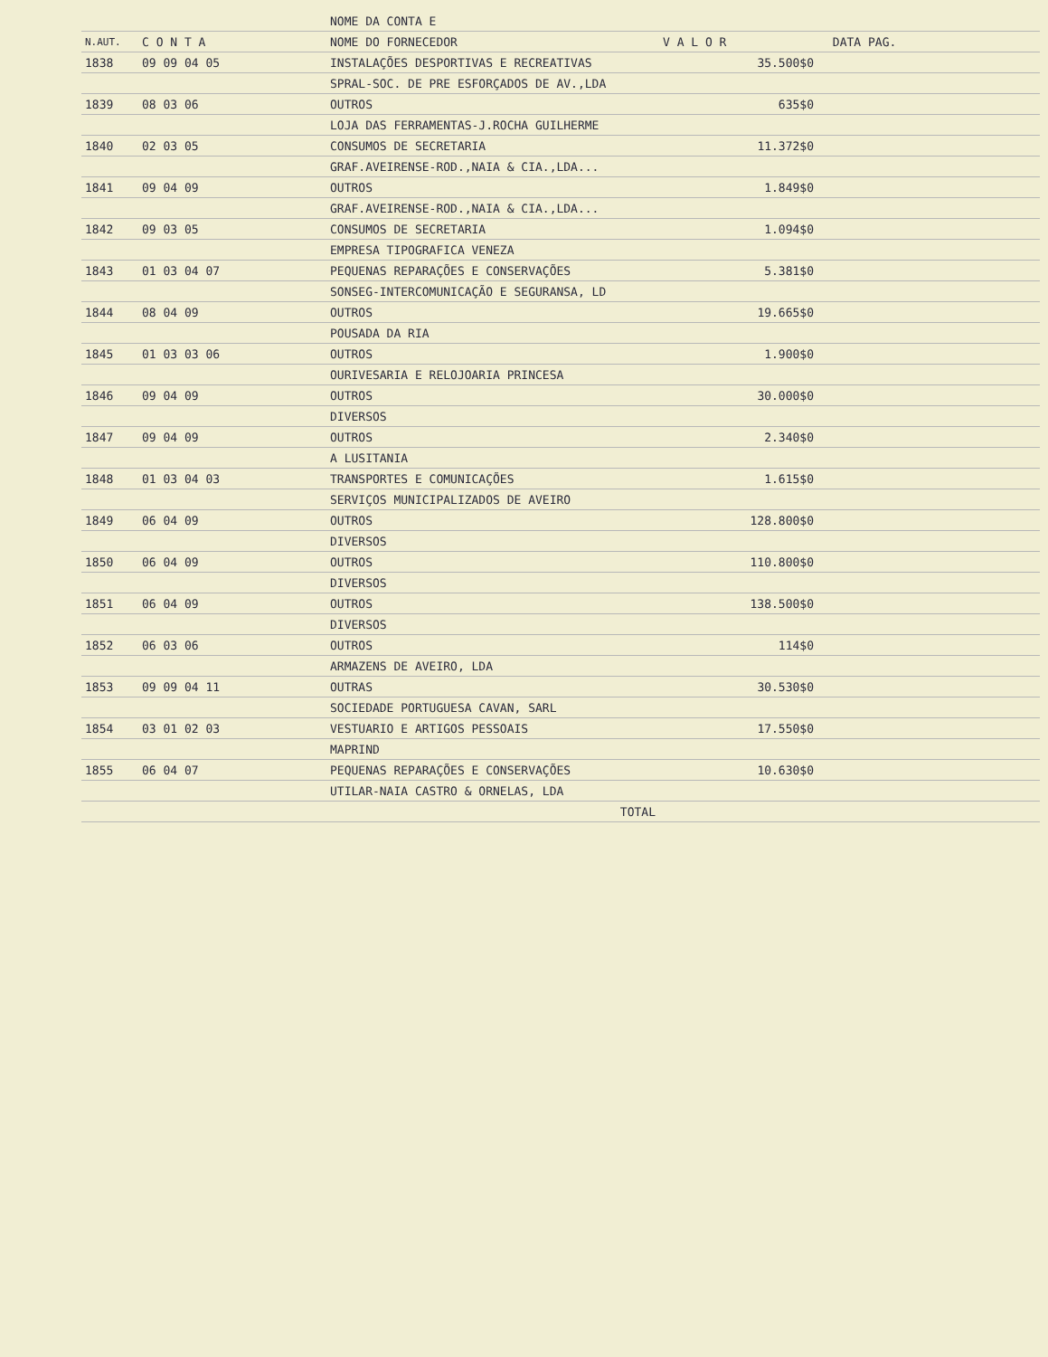| | | NOME DA CONTA E | |
| --- | --- | --- | --- |
| N.AUT. | C O N T A | NOME DO FORNECEDOR | V A L O R DATA PAG. |
| 1838 | 09 09 04 05 | INSTALAÇÕES DESPORTIVAS E RECREATIVAS | 35.500$0 |
| | | SPRAL-SOC. DE PRE ESFORÇADOS DE AV.,LDA | |
| 1839 | 08 03 06 | OUTROS | 635$0 |
| | | LOJA DAS FERRAMENTAS-J.ROCHA GUILHERME | |
| 1840 | 02 03 05 | CONSUMOS DE SECRETARIA | 11.372$0 |
| | | GRAF.AVEIRENSE-ROD.,NAIA & CIA.,LDA... | |
| 1841 | 09 04 09 | OUTROS | 1.849$0 |
| | | GRAF.AVEIRENSE-ROD.,NAIA & CIA.,LDA... | |
| 1842 | 09 03 05 | CONSUMOS DE SECRETARIA | 1.094$0 |
| | | EMPRESA TIPOGRAFICA VENEZA | |
| 1843 | 01 03 04 07 | PEQUENAS REPARAÇÕES E CONSERVAÇÕES | 5.381$0 |
| | | SONSEG-INTERCOMUNICAÇÃO E SEGURANSA, LD | |
| 1844 | 08 04 09 | OUTROS | 19.665$0 |
| | | POUSADA DA RIA | |
| 1845 | 01 03 03 06 | OUTROS | 1.900$0 |
| | | OURIVESARIA E RELOJOARIA PRINCESA | |
| 1846 | 09 04 09 | OUTROS | 30.000$0 |
| | | DIVERSOS | |
| 1847 | 09 04 09 | OUTROS | 2.340$0 |
| | | A LUSITANIA | |
| 1848 | 01 03 04 03 | TRANSPORTES E COMUNICAÇÕES | 1.615$0 |
| | | SERVIÇOS MUNICIPALIZADOS DE AVEIRO | |
| 1849 | 06 04 09 | OUTROS | 128.800$0 |
| | | DIVERSOS | |
| 1850 | 06 04 09 | OUTROS | 110.800$0 |
| | | DIVERSOS | |
| 1851 | 06 04 09 | OUTROS | 138.500$0 |
| | | DIVERSOS | |
| 1852 | 06 03 06 | OUTROS | 114$0 |
| | | ARMAZENS DE AVEIRO, LDA | |
| 1853 | 09 09 04 11 | OUTRAS | 30.530$0 |
| | | SOCIEDADE PORTUGUESA CAVAN, SARL | |
| 1854 | 03 01 02 03 | VESTUARIO E ARTIGOS PESSOAIS | 17.550$0 |
| | | MAPRIND | |
| 1855 | 06 04 07 | PEQUENAS REPARAÇÕES E CONSERVAÇÕES | 10.630$0 |
| | | UTILAR-NAIA CASTRO & ORNELAS, LDA | |
| | | TOTAL | |